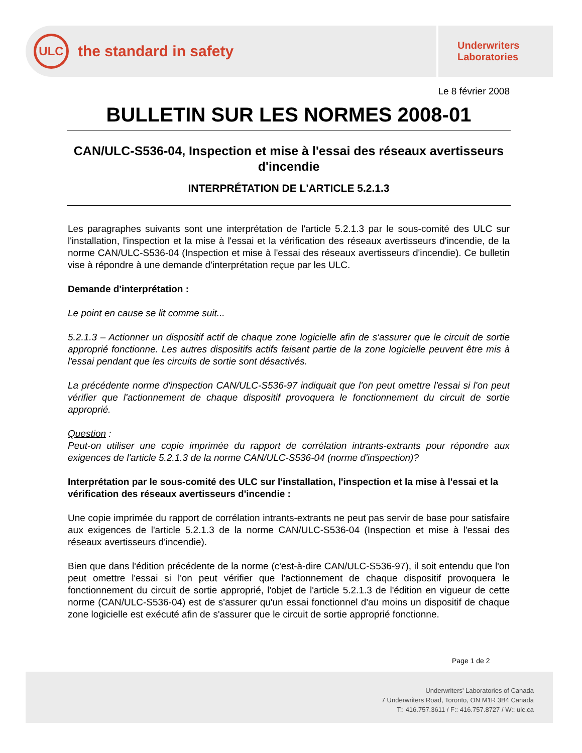ULC
the standard in safety
Underwriters
Laboratories
Le 8 février 2008
BULLETIN SUR LES NORMES 2008-01
CAN/ULC-S536-04, Inspection et mise à l'essai des réseaux avertisseurs d'incendie
INTERPRÉTATION DE L'ARTICLE 5.2.1.3
Les paragraphes suivants sont une interprétation de l'article 5.2.1.3 par le sous-comité des ULC sur l'installation, l'inspection et la mise à l'essai et la vérification des réseaux avertisseurs d'incendie, de la norme CAN/ULC-S536-04 (Inspection et mise à l'essai des réseaux avertisseurs d'incendie). Ce bulletin vise à répondre à une demande d'interprétation reçue par les ULC.
Demande d'interprétation :
Le point en cause se lit comme suit...
5.2.1.3 – Actionner un dispositif actif de chaque zone logicielle afin de s'assurer que le circuit de sortie approprié fonctionne. Les autres dispositifs actifs faisant partie de la zone logicielle peuvent être mis à l'essai pendant que les circuits de sortie sont désactivés.
La précédente norme d'inspection CAN/ULC-S536-97 indiquait que l'on peut omettre l'essai si l'on peut vérifier que l'actionnement de chaque dispositif provoquera le fonctionnement du circuit de sortie approprié.
Question :
Peut-on utiliser une copie imprimée du rapport de corrélation intrants-extrants pour répondre aux exigences de l'article 5.2.1.3 de la norme CAN/ULC-S536-04 (norme d'inspection)?
Interprétation par le sous-comité des ULC sur l'installation, l'inspection et la mise à l'essai et la vérification des réseaux avertisseurs d'incendie :
Une copie imprimée du rapport de corrélation intrants-extrants ne peut pas servir de base pour satisfaire aux exigences de l'article 5.2.1.3 de la norme CAN/ULC-S536-04 (Inspection et mise à l'essai des réseaux avertisseurs d'incendie).
Bien que dans l'édition précédente de la norme (c'est-à-dire CAN/ULC-S536-97), il soit entendu que l'on peut omettre l'essai si l'on peut vérifier que l'actionnement de chaque dispositif provoquera le fonctionnement du circuit de sortie approprié, l'objet de l'article 5.2.1.3 de l'édition en vigueur de cette norme (CAN/ULC-S536-04) est de s'assurer qu'un essai fonctionnel d'au moins un dispositif de chaque zone logicielle est exécuté afin de s'assurer que le circuit de sortie approprié fonctionne.
Page 1 de 2
Underwriters' Laboratories of Canada
7 Underwriters Road, Toronto, ON M1R 3B4 Canada
T:: 416.757.3611 / F:: 416.757.8727 / W:: ulc.ca